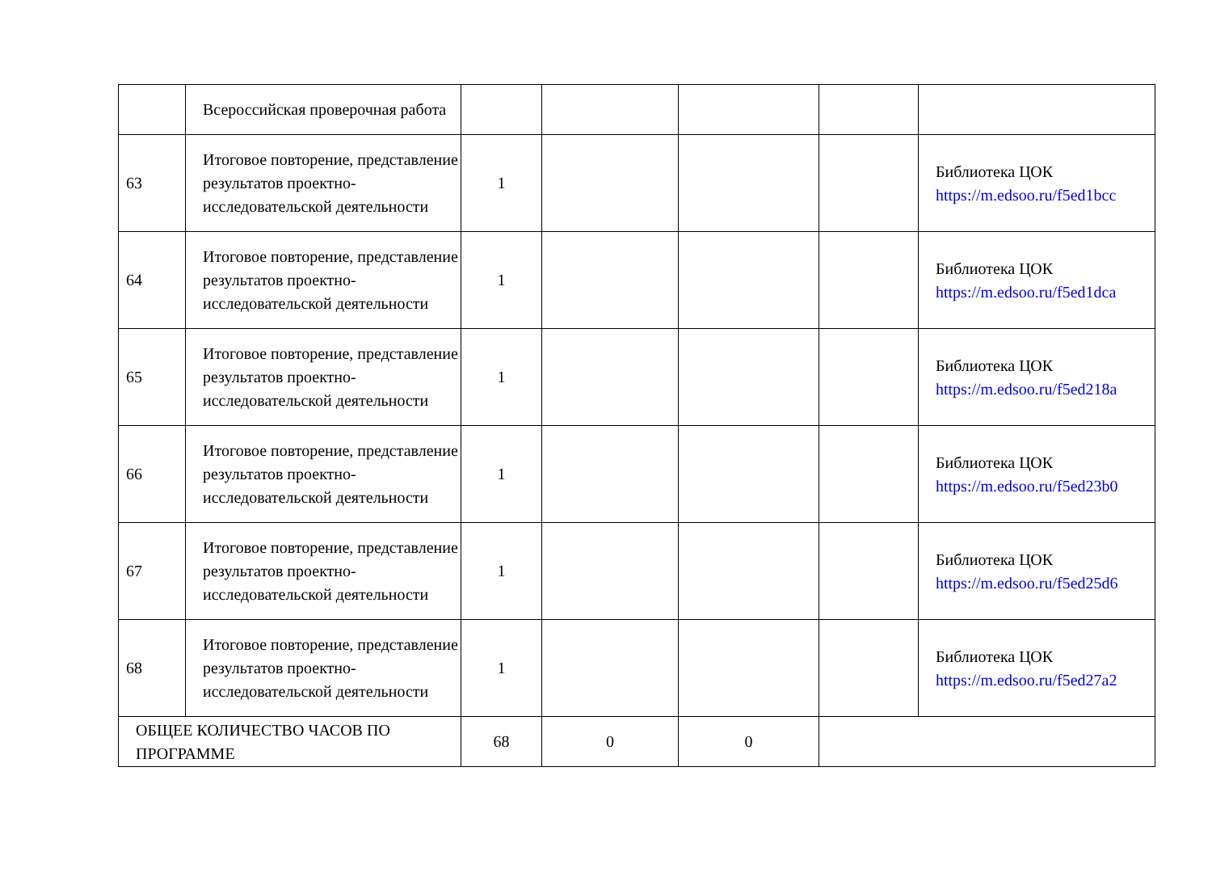| | Всероссийская проверочная работа | | | | | |
| 63 | Итоговое повторение, представление результатов проектно-исследовательской деятельности | 1 | | | | Библиотека ЦОК https://m.edsoo.ru/f5ed1bcc |
| 64 | Итоговое повторение, представление результатов проектно-исследовательской деятельности | 1 | | | | Библиотека ЦОК https://m.edsoo.ru/f5ed1dca |
| 65 | Итоговое повторение, представление результатов проектно-исследовательской деятельности | 1 | | | | Библиотека ЦОК https://m.edsoo.ru/f5ed218a |
| 66 | Итоговое повторение, представление результатов проектно-исследовательской деятельности | 1 | | | | Библиотека ЦОК https://m.edsoo.ru/f5ed23b0 |
| 67 | Итоговое повторение, представление результатов проектно-исследовательской деятельности | 1 | | | | Библиотека ЦОК https://m.edsoo.ru/f5ed25d6 |
| 68 | Итоговое повторение, представление результатов проектно-исследовательской деятельности | 1 | | | | Библиотека ЦОК https://m.edsoo.ru/f5ed27a2 |
| ОБЩЕЕ КОЛИЧЕСТВО ЧАСОВ ПО ПРОГРАММЕ | | 68 | 0 | 0 | | |